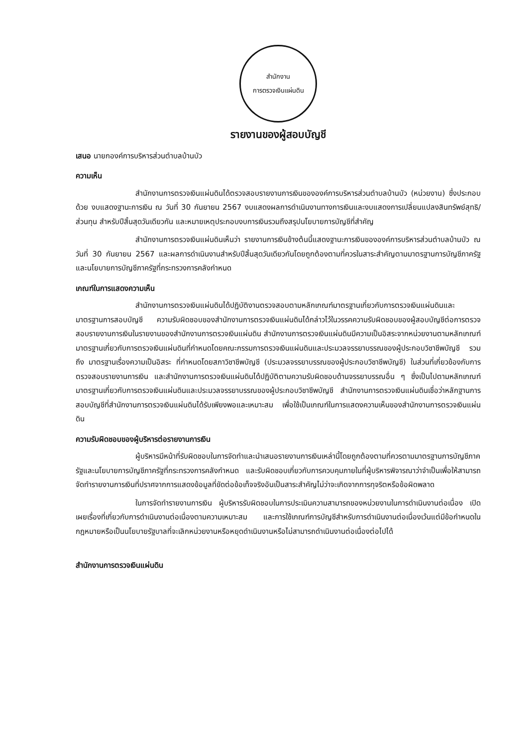สำนักงาน
การตรวจเงินแผ่นดิน
รายงานของผู้สอบบัญชี
เสนอ นายกองค์การบริหารส่วนตำบลบ้านบัว
ความเห็น
สำนักงานการตรวจเงินแผ่นดินได้ตรวจสอบรายงานการเงินขององค์การบริหารส่วนตำบลบ้านบัว (หน่วยงาน) ซึ่งประกอบด้วย งบแสดงฐานะการเงิน ณ วันที่ 30 กันยายน 2567 งบแสดงผลการดำเนินงานทางการเงินและงบแสดงการเปลี่ยนแปลงสินทรัพย์สุทธิ/ส่วนทุน สำหรับปีสิ้นสุดวันเดียวกัน และหมายเหตุประกอบงบการเงินรวมถึงสรุปนโยบายการบัญชีที่สำคัญ
สำนักงานการตรวจเงินแผ่นดินเห็นว่า รายงานการเงินข้างต้นนี้แสดงฐานะการเงินขององค์การบริหารส่วนตำบลบ้านบัว ณ วันที่ 30 กันยายน 2567 และผลการดำเนินงานสำหรับปีสิ้นสุดวันเดียวกันโดยถูกต้องตามที่ควรในสาระสำคัญตามมาตรฐานการบัญชีภาครัฐและนโยบายการบัญชีภาครัฐที่กระทรวงการคลังกำหนด
เกณฑ์ในการแสดงความเห็น
สำนักงานการตรวจเงินแผ่นดินได้ปฏิบัติงานตรวจสอบตามหลักเกณฑ์มาตรฐานเกี่ยวกับการตรวจเงินแผ่นดินและมาตรฐานการสอบบัญชี ความรับผิดชอบของสำนักงานการตรวจเงินแผ่นดินได้กล่าวไว้ในวรรคความรับผิดชอบของผู้สอบบัญชีต่อการตรวจสอบรายงานการเงินในรายงานของสำนักงานการตรวจเงินแผ่นดิน สำนักงานการตรวจเงินแผ่นดินมีความเป็นอิสระจากหน่วยงานตามหลักเกณฑ์มาตรฐานเกี่ยวกับการตรวจเงินแผ่นดินที่กำหนดโดยคณะกรรมการตรวจเงินแผ่นดินและประมวลจรรยาบรรณของผู้ประกอบวิชาชีพบัญชี รวมถึง มาตรฐานเรื่องความเป็นอิสระ ที่กำหนดโดยสภาวิชาชีพบัญชี (ประมวลจรรยาบรรณของผู้ประกอบวิชาชีพบัญชี) ในส่วนที่เกี่ยวข้องกับการตรวจสอบรายงานการเงิน และสำนักงานการตรวจเงินแผ่นดินได้ปฏิบัติตามความรับผิดชอบด้านจรรยาบรรณอื่น ๆ ซึ่งเป็นไปตามหลักเกณฑ์มาตรฐานเกี่ยวกับการตรวจเงินแผ่นดินและประมวลจรรยาบรรณของผู้ประกอบวิชาชีพบัญชี สำนักงานการตรวจเงินแผ่นดินเชื่อว่าหลักฐานการสอบบัญชีที่สำนักงานการตรวจเงินแผ่นดินได้รับเพียงพอและเหมาะสม เพื่อใช้เป็นเกณฑ์ในการแสดงความเห็นของสำนักงานการตรวจเงินแผ่นดิน
ความรับผิดชอบของผู้บริหารต่อรายงานการเงิน
ผู้บริหารมีหน้าที่รับผิดชอบในการจัดทำและนำเสนอรายงานการเงินเหล่านี้โดยถูกต้องตามที่ควรตามมาตรฐานการบัญชีภาครัฐและนโยบายการบัญชีภาครัฐที่กระทรวงการคลังกำหนด และรับผิดชอบเกี่ยวกับการควบคุมภายในที่ผู้บริหารพิจารณาว่าจำเป็นเพื่อให้สามารถจัดทำรายงานการเงินที่ปราศจากการแสดงข้อมูลที่ขัดต่อข้อเท็จจริงอันเป็นสาระสำคัญไม่ว่าจะเกิดจากการทุจริตหรือข้อผิดพลาด
ในการจัดทำรายงานการเงิน ผู้บริหารรับผิดชอบในการประเมินความสามารถของหน่วยงานในการดำเนินงานต่อเนื่อง เปิดเผยเรื่องที่เกี่ยวกับการดำเนินงานต่อเนื่องตามความเหมาะสม และการใช้เกณฑ์การบัญชีสำหรับการดำเนินงานต่อเนื่องเว้นแต่มีข้อกำหนดในกฎหมายหรือเป็นนโยบายรัฐบาลที่จะเลิกหน่วยงานหรือหยุดดำเนินงานหรือไม่สามารถดำเนินงานต่อเนื่องต่อไปได้
สำนักงานการตรวจเงินแผ่นดิน